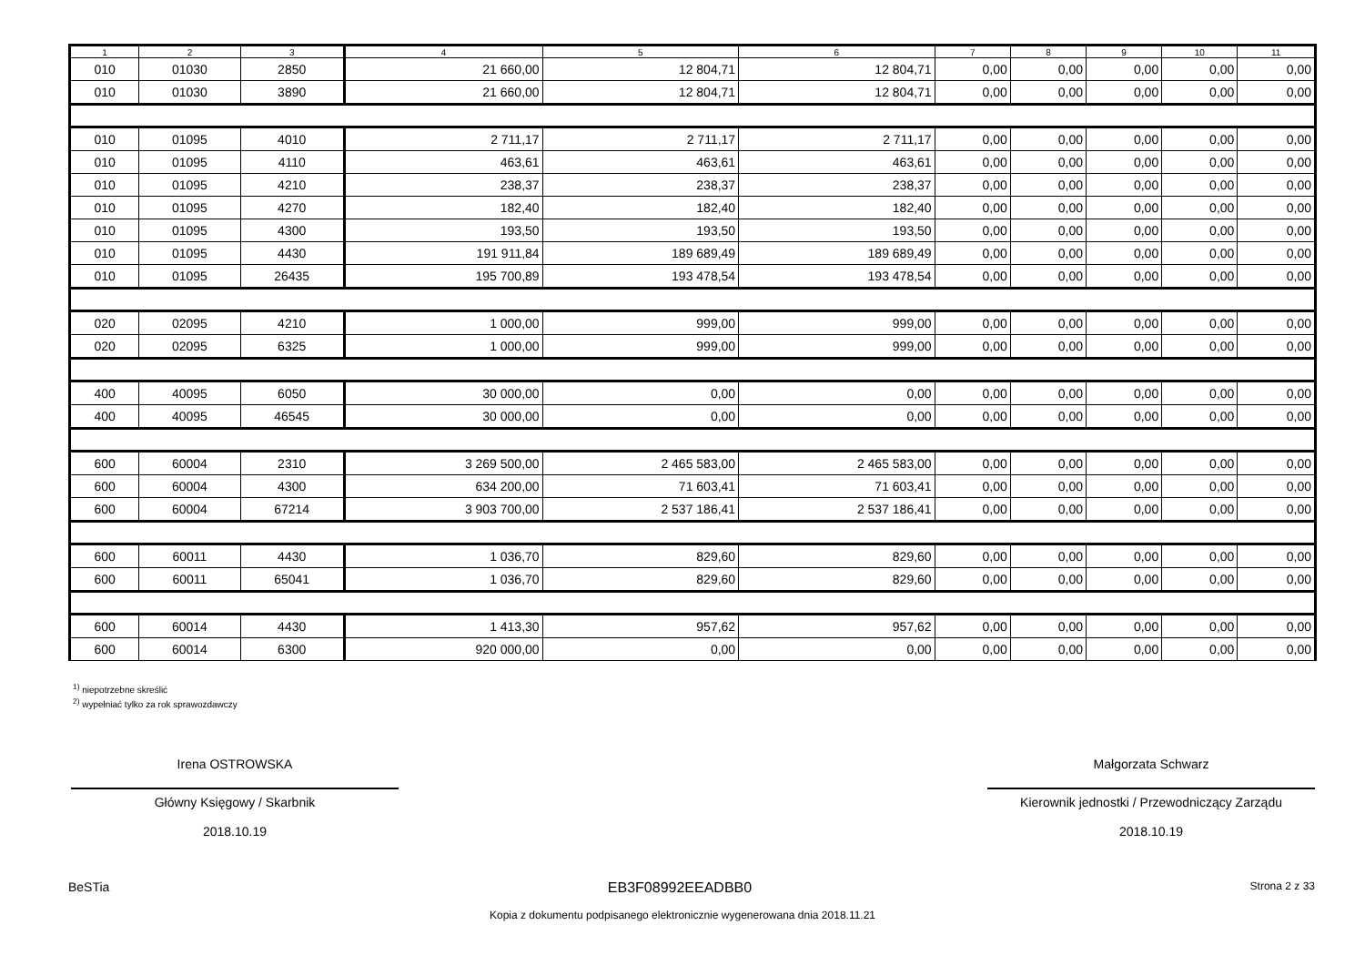| 1 | 2 | 3 | 4 | 5 | 6 | 7 | 8 | 9 | 10 | 11 |
| --- | --- | --- | --- | --- | --- | --- | --- | --- | --- | --- |
| 010 | 01030 | 2850 | 21 660,00 | 12 804,71 | 12 804,71 | 0,00 | 0,00 | 0,00 | 0,00 | 0,00 |
| 010 | 01030 | 3890 | 21 660,00 | 12 804,71 | 12 804,71 | 0,00 | 0,00 | 0,00 | 0,00 | 0,00 |
| 010 | 01095 | 4010 | 2 711,17 | 2 711,17 | 2 711,17 | 0,00 | 0,00 | 0,00 | 0,00 | 0,00 |
| 010 | 01095 | 4110 | 463,61 | 463,61 | 463,61 | 0,00 | 0,00 | 0,00 | 0,00 | 0,00 |
| 010 | 01095 | 4210 | 238,37 | 238,37 | 238,37 | 0,00 | 0,00 | 0,00 | 0,00 | 0,00 |
| 010 | 01095 | 4270 | 182,40 | 182,40 | 182,40 | 0,00 | 0,00 | 0,00 | 0,00 | 0,00 |
| 010 | 01095 | 4300 | 193,50 | 193,50 | 193,50 | 0,00 | 0,00 | 0,00 | 0,00 | 0,00 |
| 010 | 01095 | 4430 | 191 911,84 | 189 689,49 | 189 689,49 | 0,00 | 0,00 | 0,00 | 0,00 | 0,00 |
| 010 | 01095 | 26435 | 195 700,89 | 193 478,54 | 193 478,54 | 0,00 | 0,00 | 0,00 | 0,00 | 0,00 |
| 020 | 02095 | 4210 | 1 000,00 | 999,00 | 999,00 | 0,00 | 0,00 | 0,00 | 0,00 | 0,00 |
| 020 | 02095 | 6325 | 1 000,00 | 999,00 | 999,00 | 0,00 | 0,00 | 0,00 | 0,00 | 0,00 |
| 400 | 40095 | 6050 | 30 000,00 | 0,00 | 0,00 | 0,00 | 0,00 | 0,00 | 0,00 | 0,00 |
| 400 | 40095 | 46545 | 30 000,00 | 0,00 | 0,00 | 0,00 | 0,00 | 0,00 | 0,00 | 0,00 |
| 600 | 60004 | 2310 | 3 269 500,00 | 2 465 583,00 | 2 465 583,00 | 0,00 | 0,00 | 0,00 | 0,00 | 0,00 |
| 600 | 60004 | 4300 | 634 200,00 | 71 603,41 | 71 603,41 | 0,00 | 0,00 | 0,00 | 0,00 | 0,00 |
| 600 | 60004 | 67214 | 3 903 700,00 | 2 537 186,41 | 2 537 186,41 | 0,00 | 0,00 | 0,00 | 0,00 | 0,00 |
| 600 | 60011 | 4430 | 1 036,70 | 829,60 | 829,60 | 0,00 | 0,00 | 0,00 | 0,00 | 0,00 |
| 600 | 60011 | 65041 | 1 036,70 | 829,60 | 829,60 | 0,00 | 0,00 | 0,00 | 0,00 | 0,00 |
| 600 | 60014 | 4430 | 1 413,30 | 957,62 | 957,62 | 0,00 | 0,00 | 0,00 | 0,00 | 0,00 |
| 600 | 60014 | 6300 | 920 000,00 | 0,00 | 0,00 | 0,00 | 0,00 | 0,00 | 0,00 | 0,00 |
<sup>1)</sup> niepotrzebne skreślić
<sup>2)</sup> wypełniać tylko za rok sprawozdawczy
Irena OSTROWSKA
Główny Księgowy / Skarbnik
2018.10.19
Małgorzata Schwarz
Kierownik jednostki / Przewodniczący Zarządu
2018.10.19
BeSTia EB3F08992EEADBB0 Strona 2 z 33
Kopia z dokumentu podpisanego elektronicznie wygenerowana dnia 2018.11.21